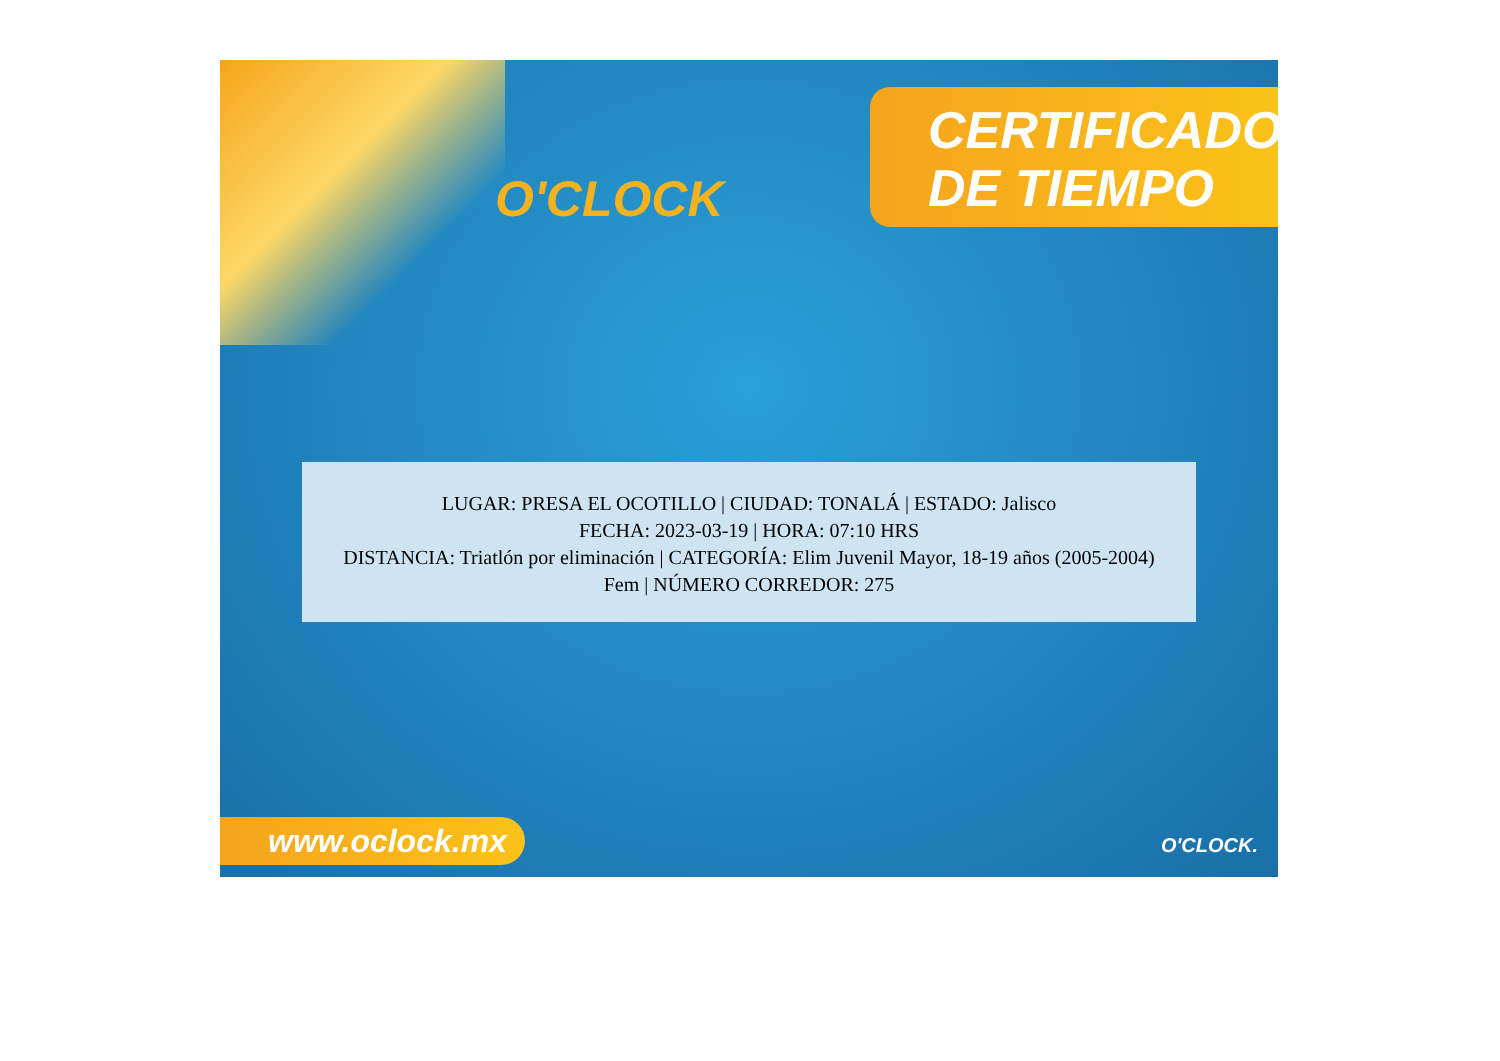O'CLOCK
CERTIFICADO
DE TIEMPO
LUGAR: PRESA EL OCOTILLO | CIUDAD: TONALÁ | ESTADO: Jalisco
FECHA: 2023-03-19 | HORA: 07:10 HRS
DISTANCIA: Triatlón por eliminación | CATEGORÍA: Elim Juvenil Mayor, 18-19 años (2005-2004)
Fem | NÚMERO CORREDOR: 275
www.oclock.mx O'CLOCK.